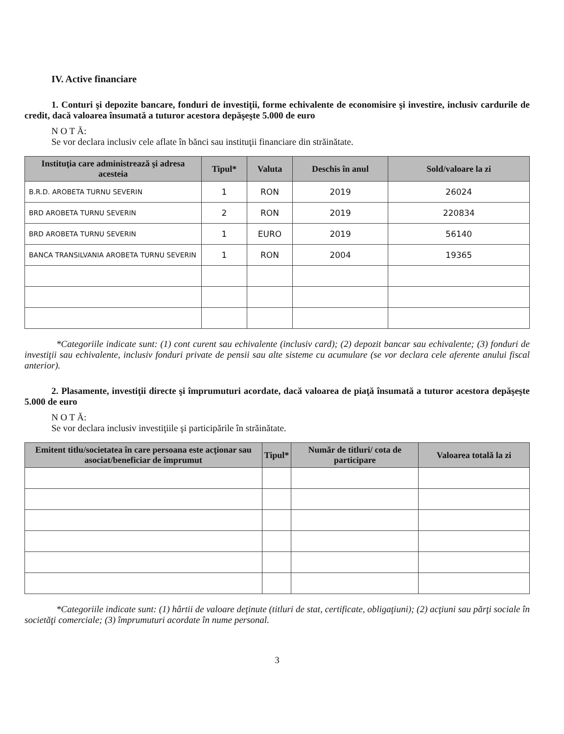IV. Active financiare
1. Conturi şi depozite bancare, fonduri de investiţii, forme echivalente de economisire şi investire, inclusiv cardurile de credit, dacă valoarea însumată a tuturor acestora depăşeşte 5.000 de euro
N O T Ă:
Se vor declara inclusiv cele aflate în bănci sau instituţii financiare din străinătate.
| Instituţia care administrează şi adresa acesteia | Tipul* | Valuta | Deschis în anul | Sold/valoare la zi |
| --- | --- | --- | --- | --- |
| B.R.D. AROBETA TURNU SEVERIN | 1 | RON | 2019 | 26024 |
| BRD AROBETA TURNU SEVERIN | 2 | RON | 2019 | 220834 |
| BRD AROBETA TURNU SEVERIN | 1 | EURO | 2019 | 56140 |
| BANCA TRANSILVANIA AROBETA TURNU SEVERIN | 1 | RON | 2004 | 19365 |
*Categoriile indicate sunt: (1) cont curent sau echivalente (inclusiv card); (2) depozit bancar sau echivalente; (3) fonduri de investiţii sau echivalente, inclusiv fonduri private de pensii sau alte sisteme cu acumulare (se vor declara cele aferente anului fiscal anterior).
2. Plasamente, investiţii directe şi împrumuturi acordate, dacă valoarea de piaţă însumată a tuturor acestora depăşeşte 5.000 de euro
N O T Ă:
Se vor declara inclusiv investiţiile şi participările în străinătate.
| Emitent titlu/societatea în care persoana este acţionar sau asociat/beneficiar de împrumut | Tipul* | Număr de titluri/ cota de participare | Valoarea totală la zi |
| --- | --- | --- | --- |
*Categoriile indicate sunt: (1) hârtii de valoare deţinute (titluri de stat, certificate, obligaţiuni); (2) acţiuni sau părţi sociale în societăţi comerciale; (3) împrumuturi acordate în nume personal.
3